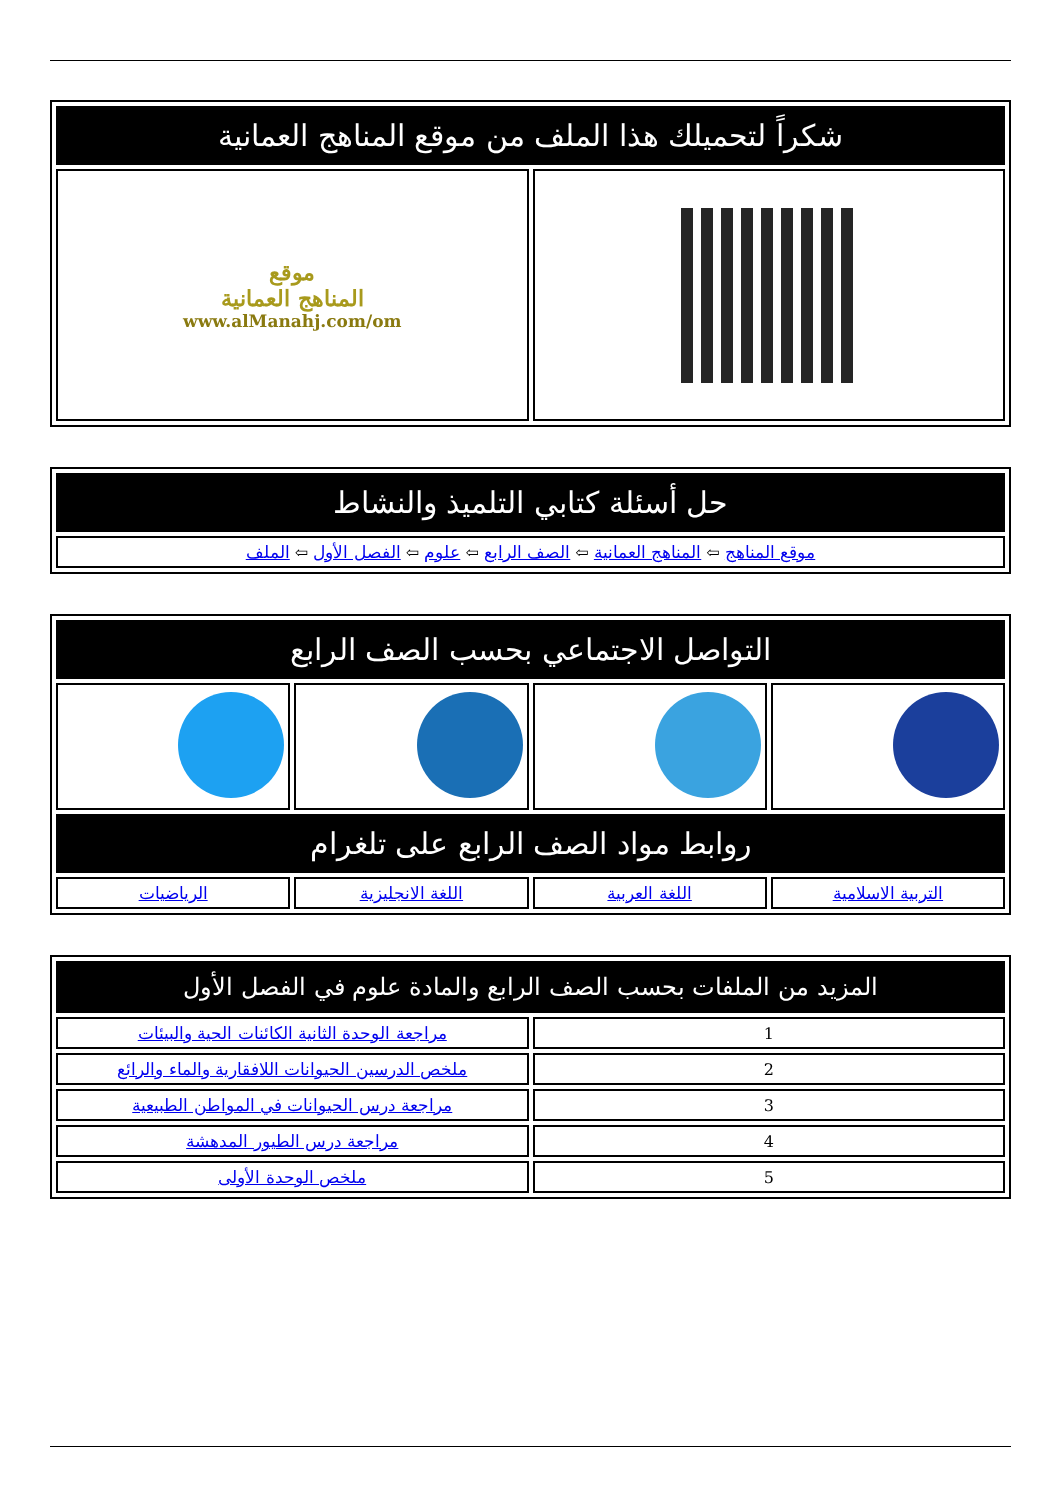| شكراً لتحميلك هذا الملف من موقع المناهج العمانية | |
| | موقع المناهج العمانية www.alManahj.com/om |
| حل أسئلة كتابي التلميذ والنشاط |
| موقع المناهج ⇦ المناهج العمانية ⇦ الصف الرابع ⇦ علوم ⇦ الفصل الأول ⇦ الملف |
| التواصل الاجتماعي بحسب الصف الرابع | | | |
| روابط مواد الصف الرابع على تلغرام | | | |
| التربية الاسلامية | اللغة العربية | اللغة الانجليزية | الرياضيات |
| المزيد من الملفات بحسب الصف الرابع والمادة علوم في الفصل الأول | |
| 1 | مراجعة الوحدة الثانية الكائنات الحية والبيئات |
| 2 | ملخص الدرسين الحيوانات اللافقارية والماء والرائع |
| 3 | مراجعة درس الحيوانات في المواطن الطبيعية |
| 4 | مراجعة درس الطيور المدهشة |
| 5 | ملخص الوحدة الأولى |